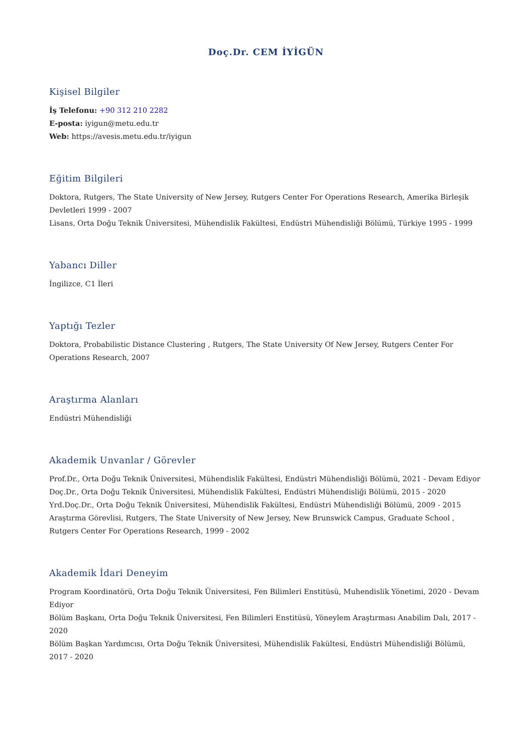Doç.Dr. CEM İYİGÜN
Kişisel Bilgiler
İş Telefonu: +90 312 210 2282
E-posta: iyigun@metu.edu.tr
Web: https://avesis.metu.edu.tr/iyigun
Eğitim Bilgileri
Doktora, Rutgers, The State University of New Jersey, Rutgers Center For Operations Research, Amerika Birleşik Devletleri 1999 - 2007
Lisans, Orta Doğu Teknik Üniversitesi, Mühendislik Fakültesi, Endüstri Mühendisliği Bölümü, Türkiye 1995 - 1999
Yabancı Diller
İngilizce, C1 İleri
Yaptığı Tezler
Doktora, Probabilistic Distance Clustering , Rutgers, The State University Of New Jersey, Rutgers Center For Operations Research, 2007
Araştırma Alanları
Endüstri Mühendisliği
Akademik Unvanlar / Görevler
Prof.Dr., Orta Doğu Teknik Üniversitesi, Mühendislik Fakültesi, Endüstri Mühendisliği Bölümü, 2021 - Devam Ediyor
Doç.Dr., Orta Doğu Teknik Üniversitesi, Mühendislik Fakültesi, Endüstri Mühendisliği Bölümü, 2015 - 2020
Yrd.Doç.Dr., Orta Doğu Teknik Üniversitesi, Mühendislik Fakültesi, Endüstri Mühendisliği Bölümü, 2009 - 2015
Araştırma Görevlisi, Rutgers, The State University of New Jersey, New Brunswick Campus, Graduate School , Rutgers Center For Operations Research, 1999 - 2002
Akademik İdari Deneyim
Program Koordinatörü, Orta Doğu Teknik Üniversitesi, Fen Bilimleri Enstitüsü, Muhendislik Yönetimi, 2020 - Devam Ediyor
Bölüm Başkanı, Orta Doğu Teknik Üniversitesi, Fen Bilimleri Enstitüsü, Yöneylem Araştırması Anabilim Dalı, 2017 - 2020
Bölüm Başkan Yardımcısı, Orta Doğu Teknik Üniversitesi, Mühendislik Fakültesi, Endüstri Mühendisliği Bölümü, 2017 - 2020